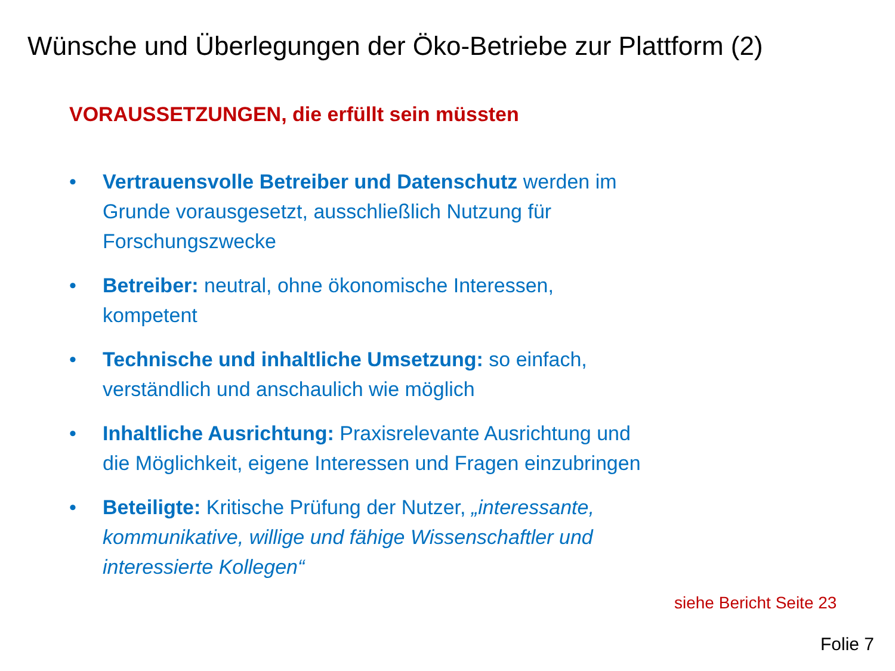Wünsche und Überlegungen der Öko-Betriebe zur Plattform (2)
VORAUSSETZUNGEN, die erfüllt sein müssten
• Vertrauensvolle Betreiber und Datenschutz werden im Grunde vorausgesetzt, ausschließlich Nutzung für Forschungszwecke
• Betreiber: neutral, ohne ökonomische Interessen, kompetent
• Technische und inhaltliche Umsetzung: so einfach, verständlich und anschaulich wie möglich
• Inhaltliche Ausrichtung: Praxisrelevante Ausrichtung und die Möglichkeit, eigene Interessen und Fragen einzubringen
• Beteiligte: Kritische Prüfung der Nutzer, „interessante, kommunikative, willige und fähige Wissenschaftler und interessierte Kollegen“
siehe Bericht Seite 23
Folie 7